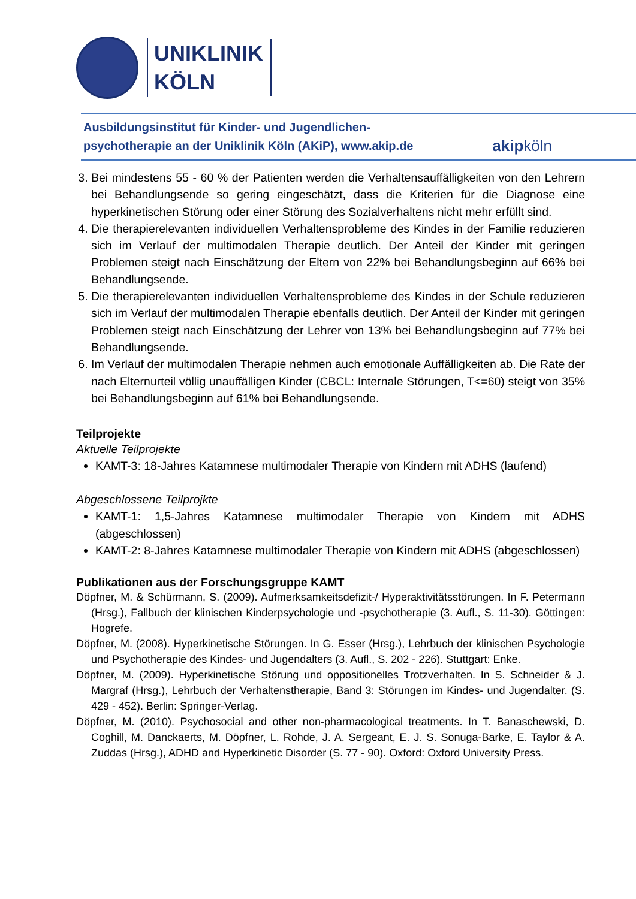UNIKLINIK
KÖLN
Ausbildungsinstitut für Kinder- und Jugendlichen-
psychotherapie an der Uniklinik Köln (AKiP), www.akip.de
akipköln
3. Bei mindestens 55 - 60 % der Patienten werden die Verhaltensauffälligkeiten von den Lehrern bei Behandlungsende so gering eingeschätzt, dass die Kriterien für die Diagnose eine hyperkinetischen Störung oder einer Störung des Sozialverhaltens nicht mehr erfüllt sind.
4. Die therapierelevanten individuellen Verhaltensprobleme des Kindes in der Familie reduzieren sich im Verlauf der multimodalen Therapie deutlich. Der Anteil der Kinder mit geringen Problemen steigt nach Einschätzung der Eltern von 22% bei Behandlungsbeginn auf 66% bei Behandlungsende.
5. Die therapierelevanten individuellen Verhaltensprobleme des Kindes in der Schule reduzieren sich im Verlauf der multimodalen Therapie ebenfalls deutlich. Der Anteil der Kinder mit geringen Problemen steigt nach Einschätzung der Lehrer von 13% bei Behandlungsbeginn auf 77% bei Behandlungsende.
6. Im Verlauf der multimodalen Therapie nehmen auch emotionale Auffälligkeiten ab. Die Rate der nach Elternurteil völlig unauffälligen Kinder (CBCL: Internale Störungen, T<=60) steigt von 35% bei Behandlungsbeginn auf 61% bei Behandlungsende.
Teilprojekte
Aktuelle Teilprojekte
KAMT-3: 18-Jahres Katamnese multimodaler Therapie von Kindern mit ADHS (laufend)
Abgeschlossene Teilprojkte
KAMT-1: 1,5-Jahres Katamnese multimodaler Therapie von Kindern mit ADHS (abgeschlossen)
KAMT-2: 8-Jahres Katamnese multimodaler Therapie von Kindern mit ADHS (abgeschlossen)
Publikationen aus der Forschungsgruppe KAMT
Döpfner, M. & Schürmann, S. (2009). Aufmerksamkeitsdefizit-/ Hyperaktivitätsstörungen. In F. Petermann (Hrsg.), Fallbuch der klinischen Kinderpsychologie und -psychotherapie (3. Aufl., S. 11-30). Göttingen: Hogrefe.
Döpfner, M. (2008). Hyperkinetische Störungen. In G. Esser (Hrsg.), Lehrbuch der klinischen Psychologie und Psychotherapie des Kindes- und Jugendalters (3. Aufl., S. 202 - 226). Stuttgart: Enke.
Döpfner, M. (2009). Hyperkinetische Störung und oppositionelles Trotzverhalten. In S. Schneider & J. Margraf (Hrsg.), Lehrbuch der Verhaltenstherapie, Band 3: Störungen im Kindes- und Jugendalter. (S. 429 - 452). Berlin: Springer-Verlag.
Döpfner, M. (2010). Psychosocial and other non-pharmacological treatments. In T. Banaschewski, D. Coghill, M. Danckaerts, M. Döpfner, L. Rohde, J. A. Sergeant, E. J. S. Sonuga-Barke, E. Taylor & A. Zuddas (Hrsg.), ADHD and Hyperkinetic Disorder (S. 77 - 90). Oxford: Oxford University Press.